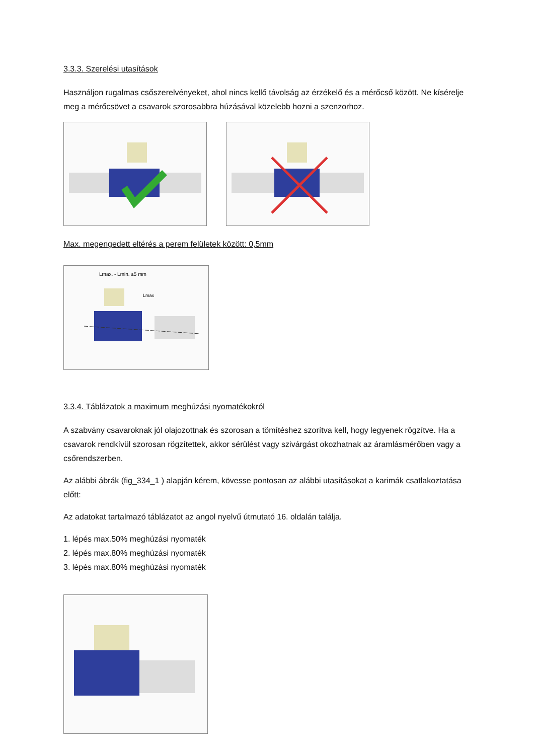3.3.3. Szerelési utasítások
Használjon rugalmas csőszerelvényeket, ahol nincs kellő távolság az érzékelő és a mérőcső között. Ne kísérelje meg a mérőcsövet a csavarok szorosabbra húzásával közelebb hozni a szenzorhoz.
Max. megengedett eltérés a perem felületek között: 0,5mm
Lmax. - Lmin. ≤5 mm
Lmax
3.3.4. Táblázatok a maximum meghúzási nyomatékokról
A szabvány csavaroknak jól olajozottnak és szorosan a tömítéshez szorítva kell, hogy legyenek rögzítve. Ha a csavarok rendkívül szorosan rögzítettek, akkor sérülést vagy szivárgást okozhatnak az áramlásmérőben vagy a csőrendszerben.
Az alábbi ábrák (fig_334_1 ) alapján kérem, kövesse pontosan az alábbi utasításokat a karimák csatlakoztatása előtt:
Az adatokat tartalmazó táblázatot az angol nyelvű útmutató 16. oldalán találja.
1. lépés max.50% meghúzási nyomaték
2. lépés max.80% meghúzási nyomaték
3. lépés max.80% meghúzási nyomaték